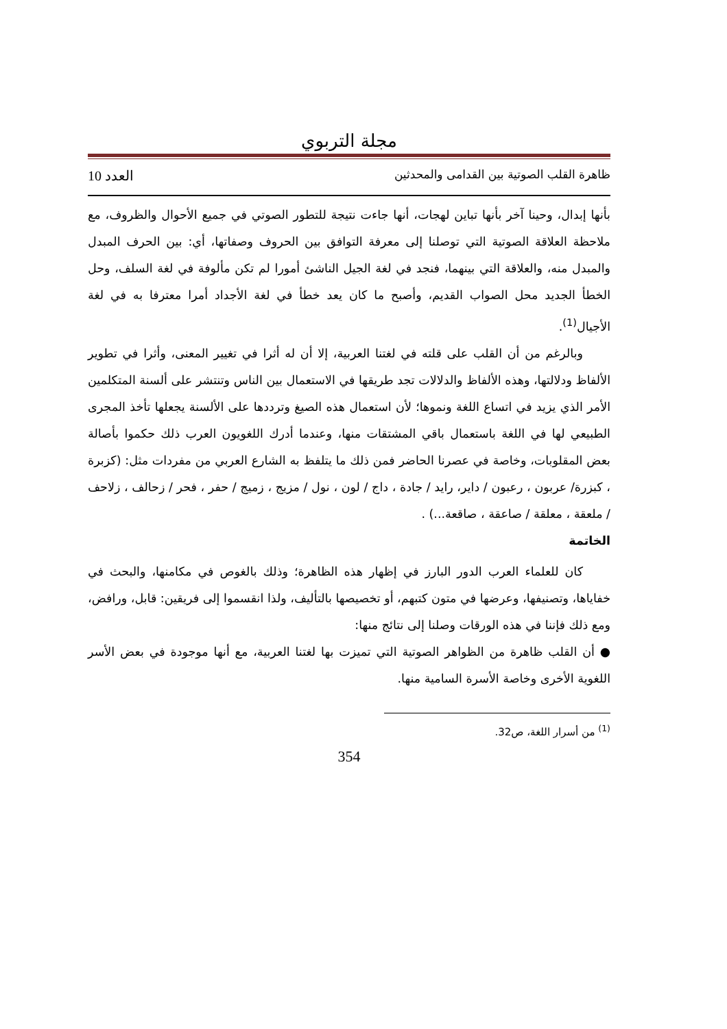مجلة التربوي
ظاهرة القلب الصوتية بين القدامى والمحدثين العدد 10
بأنها إبدال، وحينا آخر بأنها تباين لهجات، أنها جاءت نتيجة للتطور الصوتي في جميع الأحوال والظروف، مع ملاحظة العلاقة الصوتية التي توصلنا إلى معرفة التوافق بين الحروف وصفاتها، أي: بين الحرف المبدل والمبدل منه، والعلاقة التي بينهما، فنجد في لغة الجيل الناشئ أمورا لم تكن مألوفة في لغة السلف، وحل الخطأ الجديد محل الصواب القديم، وأصبح ما كان يعد خطأ في لغة الأجداد أمرا معترفا به في لغة الأجيال<sup>(1)</sup>.
وبالرغم من أن القلب على قلته في لغتنا العربية، إلا أن له أثرا في تغيير المعنى، وأثرا في تطوير الألفاظ ودلالتها، وهذه الألفاظ والدلالات تجد طريقها في الاستعمال بين الناس وتنتشر على ألسنة المتكلمين الأمر الذي يزيد في اتساع اللغة ونموها؛ لأن استعمال هذه الصيغ وترددها على الألسنة يجعلها تأخذ المجرى الطبيعي لها في اللغة باستعمال باقي المشتقات منها، وعندما أدرك اللغويون العرب ذلك حكموا بأصالة بعض المقلوبات، وخاصة في عصرنا الحاضر فمن ذلك ما يتلفظ به الشارع العربي من مفردات مثل: (كزبرة ، كبزرة/ عربون ، رعبون / داير، رايد / جادة ، داج / لون ، نول / مزيج ، زميج / حفر ، فحر / زحالف ، زلاحف / ملعقة ، معلقة / صاعقة ، صاقعة...) .
الخاتمة
كان للعلماء العرب الدور البارز في إظهار هذه الظاهرة؛ وذلك بالغوص في مكامنها، والبحث في خفاياها، وتصنيفها، وعرضها في متون كتبهم، أو تخصيصها بالتأليف، ولذا انقسموا إلى فريقين: قابل، ورافض، ومع ذلك فإننا في هذه الورقات وصلنا إلى نتائج منها:
● أن القلب ظاهرة من الظواهر الصوتية التي تميزت بها لغتنا العربية، مع أنها موجودة في بعض الأسر اللغوية الأخرى وخاصة الأسرة السامية منها.
<sup>(1)</sup> من أسرار اللغة، ص32.
354